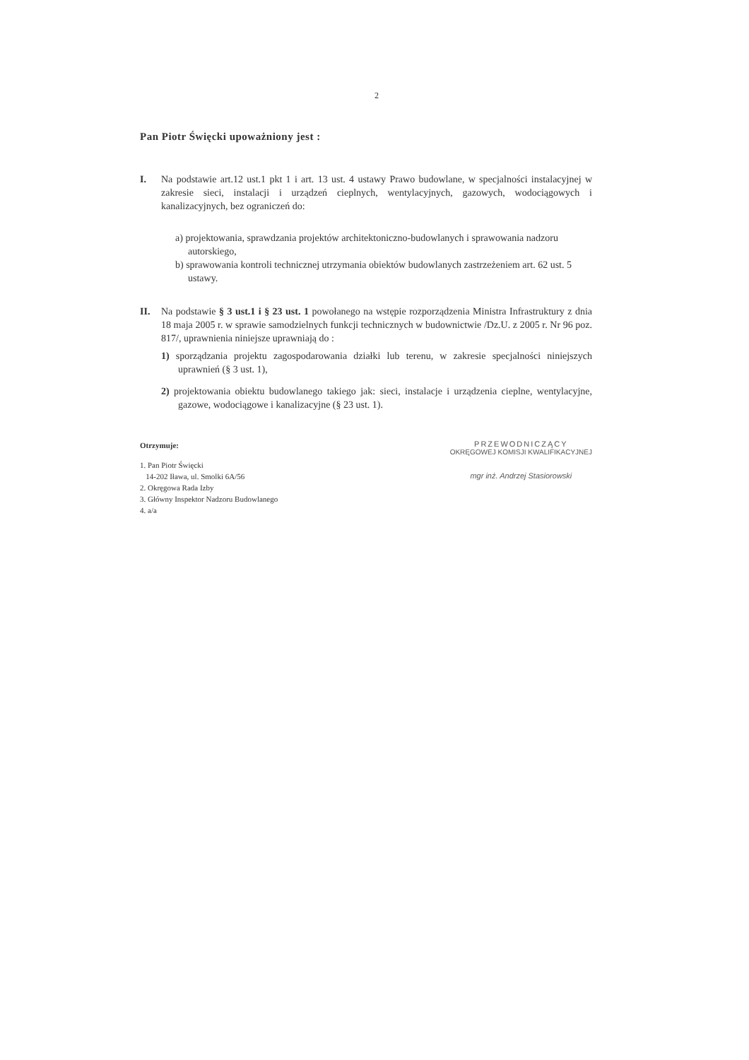2
Pan Piotr Święcki upoważniony jest :
I. Na podstawie art.12 ust.1 pkt 1 i art. 13 ust. 4 ustawy Prawo budowlane, w specjalności instalacyjnej w zakresie sieci, instalacji i urządzeń cieplnych, wentylacyjnych, gazowych, wodociągowych i kanalizacyjnych, bez ograniczeń do:
a) projektowania, sprawdzania projektów architektoniczno-budowlanych i sprawowania nadzoru autorskiego,
b) sprawowania kontroli technicznej utrzymania obiektów budowlanych zastrzeżeniem art. 62 ust. 5 ustawy.
II. Na podstawie § 3 ust.1 i § 23 ust. 1 powołanego na wstępie rozporządzenia Ministra Infrastruktury z dnia 18 maja 2005 r. w sprawie samodzielnych funkcji technicznych w budownictwie /Dz.U. z 2005 r. Nr 96 poz. 817/, uprawnienia niniejsze uprawniają do :
1) sporządzania projektu zagospodarowania działki lub terenu, w zakresie specjalności niniejszych uprawnień (§ 3 ust. 1),
2) projektowania obiektu budowlanego takiego jak: sieci, instalacje i urządzenia cieplne, wentylacyjne, gazowe, wodociągowe i kanalizacyjne (§ 23 ust. 1).
Otrzymuje:
1. Pan Piotr Święcki
14-202 Iława, ul. Smolki 6A/56
2. Okręgowa Rada Izby
3. Główny Inspektor Nadzoru Budowlanego
4. a/a
PRZEWODNICZĄCY
OKRĘGOWEJ KOMISJI KWALIFIKACYJNEJ
mgr inż. Andrzej Stasiorowski